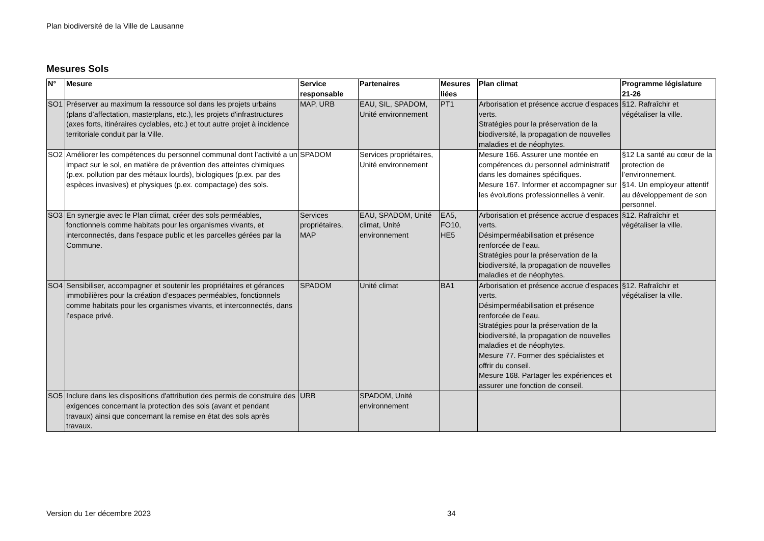Plan biodiversité de la Ville de Lausanne
Mesures Sols
| N° | Mesure | Service responsable | Partenaires | Mesures liées | Plan climat | Programme législature 21-26 |
| --- | --- | --- | --- | --- | --- | --- |
| SO1 | Préserver au maximum la ressource sol dans les projets urbains (plans d’affectation, masterplans, etc.), les projets d'infrastructures (axes forts, itinéraires cyclables, etc.) et tout autre projet à incidence territoriale conduit par la Ville. | MAP, URB | EAU, SIL, SPADOM, Unité environnement | PT1 | Arborisation et présence accrue d’espaces verts. Stratégies pour la préservation de la biodiversité, la propagation de nouvelles maladies et de néophytes. | §12. Rafraîchir et végétaliser la ville. |
| SO2 | Améliorer les compétences du personnel communal dont l’activité a un impact sur le sol, en matière de prévention des atteintes chimiques (p.ex. pollution par des métaux lourds), biologiques (p.ex. par des espèces invasives) et physiques (p.ex. compactage) des sols. | SPADOM | Services propriétaires, Unité environnement | | Mesure 166. Assurer une montée en compétences du personnel administratif dans les domaines spécifiques. Mesure 167. Informer et accompagner sur les évolutions professionnelles à venir. | §12 La santé au cœur de la protection de l’environnement. §14. Un employeur attentif au développement de son personnel. |
| SO3 | En synergie avec le Plan climat, créer des sols perméables, fonctionnels comme habitats pour les organismes vivants, et interconnectés, dans l'espace public et les parcelles gérées par la Commune. | Services propriétaires, MAP | EAU, SPADOM, Unité climat, Unité environnement | EA5, FO10, HE5 | Arborisation et présence accrue d’espaces verts. Désimperméabilisation et présence renforcée de l’eau. Stratégies pour la préservation de la biodiversité, la propagation de nouvelles maladies et de néophytes. | §12. Rafraîchir et végétaliser la ville. |
| SO4 | Sensibiliser, accompagner et soutenir les propriétaires et gérances immobilières pour la création d’espaces perméables, fonctionnels comme habitats pour les organismes vivants, et interconnectés, dans l’espace privé. | SPADOM | Unité climat | BA1 | Arborisation et présence accrue d’espaces verts. Désimperméabilisation et présence renforcée de l’eau. Stratégies pour la préservation de la biodiversité, la propagation de nouvelles maladies et de néophytes. Mesure 77. Former des spécialistes et offrir du conseil. Mesure 168. Partager les expériences et assurer une fonction de conseil. | §12. Rafraîchir et végétaliser la ville. |
| SO5 | Inclure dans les dispositions d'attribution des permis de construire des exigences concernant la protection des sols (avant et pendant travaux) ainsi que concernant la remise en état des sols après travaux. | URB | SPADOM, Unité environnement | | | |
Version du 1er décembre 2023 34